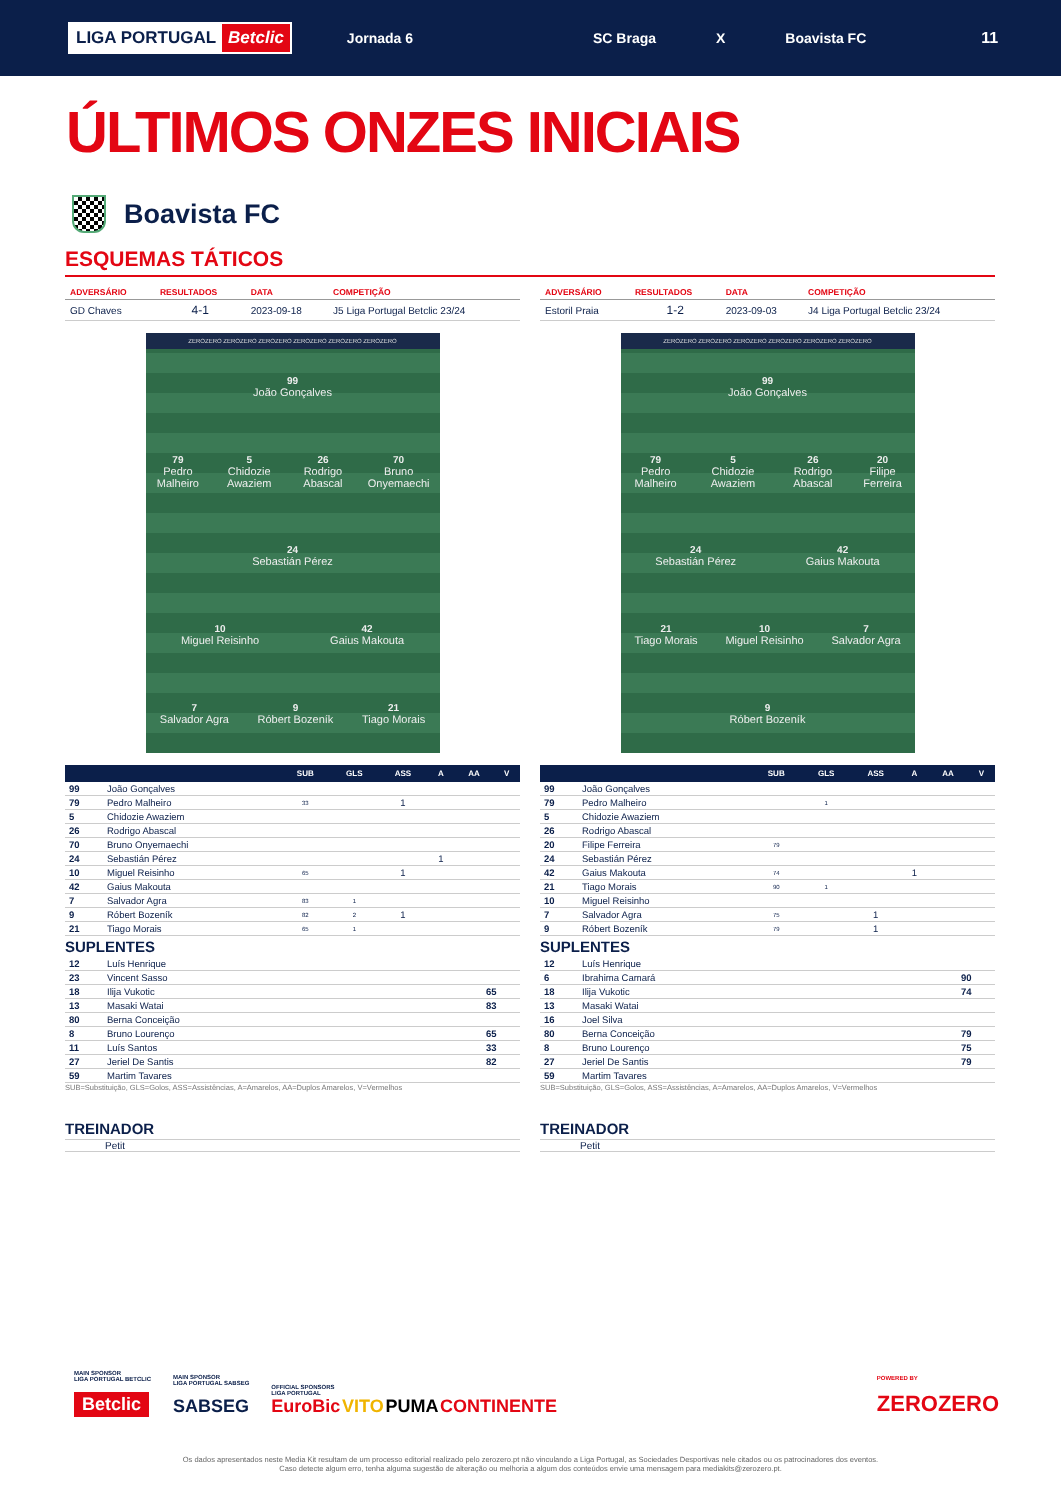LIGA PORTUGAL Betclic
Jornada 6 SC Braga X Boavista FC 11
ÚLTIMOS ONZES INICIAIS
Boavista FC
ESQUEMAS TÁTICOS
| ADVERSÁRIO | RESULTADOS | DATA | COMPETIÇÃO |
| --- | --- | --- | --- |
| GD Chaves | 4-1 | 2023-09-18 | J5 Liga Portugal Betclic 23/24 |
ZEROZERO ZEROZERO ZEROZERO ZEROZERO ZEROZERO ZEROZERO
99
João Gonçalves
79
Pedro Malheiro
5
Chidozie Awaziem
26
Rodrigo Abascal
70
Bruno Onyemaechi
24
Sebastián Pérez
10
Miguel Reisinho
42
Gaius Makouta
7
Salvador Agra
9
Róbert Bozeník
21
Tiago Morais
| | | SUB | GLS | ASS | A | AA | V |
| --- | --- | --- | --- | --- | --- | --- | --- |
| 99 | João Gonçalves | | | | | | |
| 79 | Pedro Malheiro | 33 | | 1 | | | |
| 5 | Chidozie Awaziem | | | | | | |
| 26 | Rodrigo Abascal | | | | | | |
| 70 | Bruno Onyemaechi | | | | | | |
| 24 | Sebastián Pérez | | | | 1 | | |
| 10 | Miguel Reisinho | 65 | | 1 | | | |
| 42 | Gaius Makouta | | | | | | |
| 7 | Salvador Agra | 83 | 1 | | | | |
| 9 | Róbert Bozeník | 82 | 2 | 1 | | | |
| 21 | Tiago Morais | 65 | 1 | | | | |
SUPLENTES
| 12 | Luís Henrique | |
| 23 | Vincent Sasso | |
| 18 | Ilija Vukotic | 65 |
| 13 | Masaki Watai | 83 |
| 80 | Berna Conceição | |
| 8 | Bruno Lourenço | 65 |
| 11 | Luís Santos | 33 |
| 27 | Jeriel De Santis | 82 |
| 59 | Martim Tavares | |
SUB=Substituição, GLS=Golos, ASS=Assistências, A=Amarelos, AA=Duplos Amarelos, V=Vermelhos
TREINADOR
Petit
| ADVERSÁRIO | RESULTADOS | DATA | COMPETIÇÃO |
| --- | --- | --- | --- |
| Estoril Praia | 1-2 | 2023-09-03 | J4 Liga Portugal Betclic 23/24 |
ZEROZERO ZEROZERO ZEROZERO ZEROZERO ZEROZERO ZEROZERO
99
João Gonçalves
79
Pedro Malheiro
5
Chidozie Awaziem
26
Rodrigo Abascal
20
Filipe Ferreira
24
Sebastián Pérez
42
Gaius Makouta
21
Tiago Morais
10
Miguel Reisinho
7
Salvador Agra
9
Róbert Bozeník
| | | SUB | GLS | ASS | A | AA | V |
| --- | --- | --- | --- | --- | --- | --- | --- |
| 99 | João Gonçalves | | | | | | |
| 79 | Pedro Malheiro | | 1 | | | | |
| 5 | Chidozie Awaziem | | | | | | |
| 26 | Rodrigo Abascal | | | | | | |
| 20 | Filipe Ferreira | 79 | | | | | |
| 24 | Sebastián Pérez | | | | | | |
| 42 | Gaius Makouta | 74 | | | 1 | | |
| 21 | Tiago Morais | 90 | 1 | | | | |
| 10 | Miguel Reisinho | | | | | | |
| 7 | Salvador Agra | 75 | | 1 | | | |
| 9 | Róbert Bozeník | 79 | | 1 | | | |
SUPLENTES
| 12 | Luís Henrique | |
| 6 | Ibrahima Camará | 90 |
| 18 | Ilija Vukotic | 74 |
| 13 | Masaki Watai | |
| 16 | Joel Silva | |
| 80 | Berna Conceição | 79 |
| 8 | Bruno Lourenço | 75 |
| 27 | Jeriel De Santis | 79 |
| 59 | Martim Tavares | |
SUB=Substituição, GLS=Golos, ASS=Assistências, A=Amarelos, AA=Duplos Amarelos, V=Vermelhos
TREINADOR
Petit
MAIN SPONSOR
LIGA PORTUGAL BETCLIC
Betclic
MAIN SPONSOR
LIGA PORTUGAL SABSEG
SABSEG
OFFICIAL SPONSORS
LIGA PORTUGAL
EuroBic VITO PUMA CONTINENTE
POWERED BY
ZEROZERO
Os dados apresentados neste Media Kit resultam de um processo editorial realizado pelo zerozero.pt não vinculando a Liga Portugal, as Sociedades Desportivas nele citados ou os patrocinadores dos eventos.
Caso detecte algum erro, tenha alguma sugestão de alteração ou melhoria a algum dos conteúdos envie uma mensagem para mediakits@zerozero.pt.